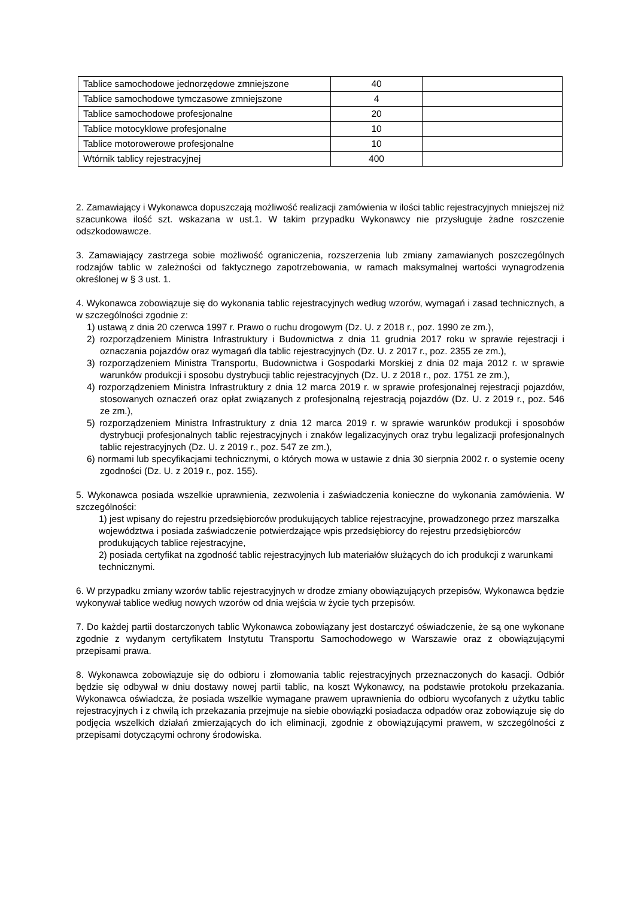| Tablice samochodowe jednorzędowe zmniejszone | 40 | |
| Tablice samochodowe tymczasowe zmniejszone | 4 | |
| Tablice samochodowe profesjonalne | 20 | |
| Tablice motocyklowe profesjonalne | 10 | |
| Tablice motorowerowe profesjonalne | 10 | |
| Wtórnik tablicy rejestracyjnej | 400 | |
2. Zamawiający i Wykonawca dopuszczają możliwość realizacji zamówienia w ilości tablic rejestracyjnych mniejszej niż szacunkowa ilość szt. wskazana w ust.1. W takim przypadku Wykonawcy nie przysługuje żadne roszczenie odszkodowawcze.
3. Zamawiający zastrzega sobie możliwość ograniczenia, rozszerzenia lub zmiany zamawianych poszczególnych rodzajów tablic w zależności od faktycznego zapotrzebowania, w ramach maksymalnej wartości wynagrodzenia określonej w § 3 ust. 1.
4. Wykonawca zobowiązuje się do wykonania tablic rejestracyjnych według wzorów, wymagań i zasad technicznych, a w szczególności zgodnie z:
1) ustawą z dnia 20 czerwca 1997 r. Prawo o ruchu drogowym (Dz. U. z 2018 r., poz. 1990 ze zm.),
2) rozporządzeniem Ministra Infrastruktury i Budownictwa z dnia 11 grudnia 2017 roku w sprawie rejestracji i oznaczania pojazdów oraz wymagań dla tablic rejestracyjnych (Dz. U. z 2017 r., poz. 2355 ze zm.),
3) rozporządzeniem Ministra Transportu, Budownictwa i Gospodarki Morskiej z dnia 02 maja 2012 r. w sprawie warunków produkcji i sposobu dystrybucji tablic rejestracyjnych (Dz. U. z 2018 r., poz. 1751 ze zm.),
4) rozporządzeniem Ministra Infrastruktury z dnia 12 marca 2019 r. w sprawie profesjonalnej rejestracji pojazdów, stosowanych oznaczeń oraz opłat związanych z profesjonalną rejestracją pojazdów (Dz. U. z 2019 r., poz. 546 ze zm.),
5) rozporządzeniem Ministra Infrastruktury z dnia 12 marca 2019 r. w sprawie warunków produkcji i sposobów dystrybucji profesjonalnych tablic rejestracyjnych i znaków legalizacyjnych oraz trybu legalizacji profesjonalnych tablic rejestracyjnych (Dz. U. z 2019 r., poz. 547 ze zm.),
6) normami lub specyfikacjami technicznymi, o których mowa w ustawie z dnia 30 sierpnia 2002 r. o systemie oceny zgodności (Dz. U. z 2019 r., poz. 155).
5. Wykonawca posiada wszelkie uprawnienia, zezwolenia i zaświadczenia konieczne do wykonania zamówienia. W szczególności:
1) jest wpisany do rejestru przedsiębiorców produkujących tablice rejestracyjne, prowadzonego przez marszałka województwa i posiada zaświadczenie potwierdzające wpis przedsiębiorcy do rejestru przedsiębiorców produkujących tablice rejestracyjne,
2) posiada certyfikat na zgodność tablic rejestracyjnych lub materiałów służących do ich produkcji z warunkami technicznymi.
6. W przypadku zmiany wzorów tablic rejestracyjnych w drodze zmiany obowiązujących przepisów, Wykonawca będzie wykonywał tablice według nowych wzorów od dnia wejścia w życie tych przepisów.
7. Do każdej partii dostarczonych tablic Wykonawca zobowiązany jest dostarczyć oświadczenie, że są one wykonane zgodnie z wydanym certyfikatem Instytutu Transportu Samochodowego w Warszawie oraz z obowiązującymi przepisami prawa.
8. Wykonawca zobowiązuje się do odbioru i złomowania tablic rejestracyjnych przeznaczonych do kasacji. Odbiór będzie się odbywał w dniu dostawy nowej partii tablic, na koszt Wykonawcy, na podstawie protokołu przekazania. Wykonawca oświadcza, że posiada wszelkie wymagane prawem uprawnienia do odbioru wycofanych z użytku tablic rejestracyjnych i z chwilą ich przekazania przejmuje na siebie obowiązki posiadacza odpadów oraz zobowiązuje się do podjęcia wszelkich działań zmierzających do ich eliminacji, zgodnie z obowiązującymi prawem, w szczególności z przepisami dotyczącymi ochrony środowiska.